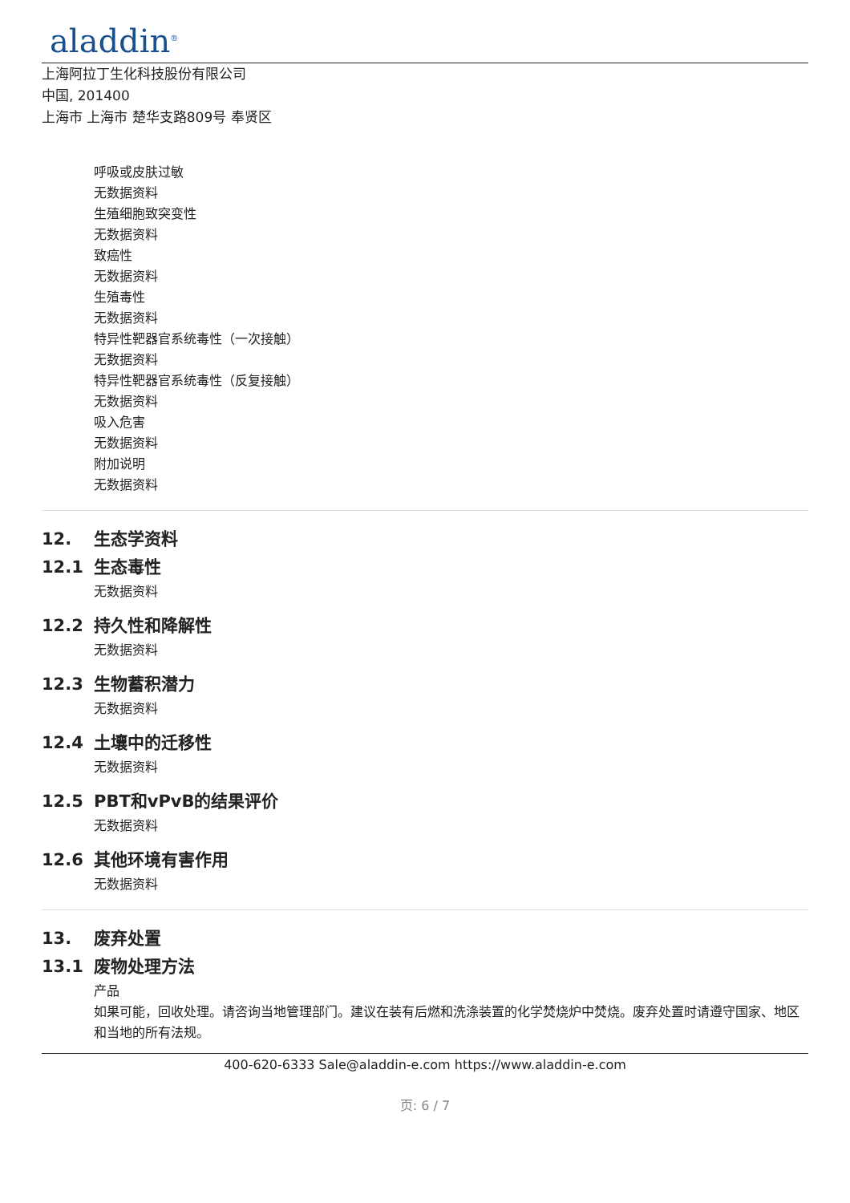aladdin<sup>®</sup>
上海阿拉丁生化科技股份有限公司
中国, 201400
上海市 上海市 楚华支路809号 奉贤区
呼吸或皮肤过敏
无数据资料
生殖细胞致突变性
无数据资料
致癌性
无数据资料
生殖毒性
无数据资料
特异性靶器官系统毒性（一次接触）
无数据资料
特异性靶器官系统毒性（反复接触）
无数据资料
吸入危害
无数据资料
附加说明
无数据资料
12. 生态学资料
12.1 生态毒性
无数据资料
12.2 持久性和降解性
无数据资料
12.3 生物蓄积潜力
无数据资料
12.4 土壤中的迁移性
无数据资料
12.5 PBT和vPvB的结果评价
无数据资料
12.6 其他环境有害作用
无数据资料
13. 废弃处置
13.1 废物处理方法
产品
如果可能，回收处理。请咨询当地管理部门。建议在装有后燃和洗涤装置的化学焚烧炉中焚烧。废弃处置时请遵守国家、地区和当地的所有法规。
400-620-6333 Sale@aladdin-e.com https://www.aladdin-e.com
页: 6 / 7